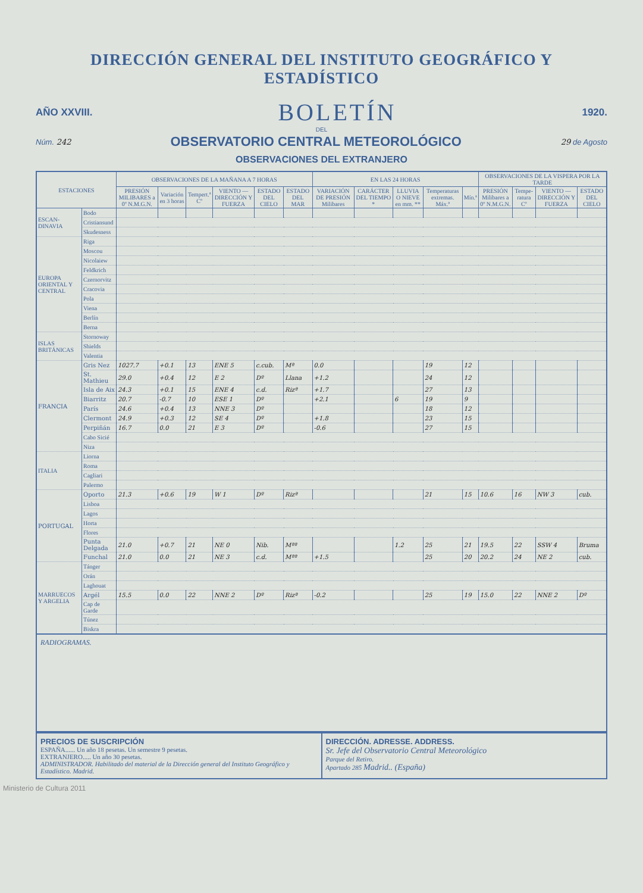DIRECCIÓN GENERAL DEL INSTITUTO GEOGRÁFICO Y ESTADÍSTICO
AÑO XXVIII. BOLETÍN 1920.
DEL
Núm. 242
OBSERVATORIO CENTRAL METEOROLÓGICO
29 de Agosto
OBSERVACIONES DEL EXTRANJERO
| ESTACIONES | | OBSERVACIONES DE LA MAÑANA A 7 HORAS | | | | | | EN LAS 24 HORAS | | | | | OBSERVACIONES DE LA VISPERA POR LA TARDE | | | |
| --- | --- | --- | --- | --- | --- | --- | --- | --- | --- | --- | --- | --- | --- | --- | --- | --- |
| | | PRESIÓN MILIBARES a 0º N.M.G.N. | Variación en 3 horas | Tempert.ª Cº | VIENTO — DIRECCIÓN Y FUERZA | ESTADO DEL CIELO | ESTADO DEL MAR | VARIACIÓN DE PRESIÓN Milibares | CARÁCTER DEL TIEMPO * | LLUVIA O NIEVE en mm. ** | Temperaturas extremas. Máx.ª | Mín.ª | PRESIÓN Milibares a 0º N.M.G.N. | Tempe-ratura Cº | VIENTO — DIRECCIÓN Y FUERZA | ESTADO DEL CIELO |
| ESCAN-DINAVIA | Bodo | | | | | | | | | | | | | | | |
| | Cristiansund | | | | | | | | | | | | | | | |
| | Skudesness | | | | | | | | | | | | | | | |
| EUROPA ORIENTAL Y CENTRAL | Riga | | | | | | | | | | | | | | | |
| | Moscou | | | | | | | | | | | | | | | |
| | Nicolaiew | | | | | | | | | | | | | | | |
| | Feldkrich | | | | | | | | | | | | | | | |
| | Czernorvitz | | | | | | | | | | | | | | | |
| | Cracovia | | | | | | | | | | | | | | | |
| | Pola | | | | | | | | | | | | | | | |
| | Viena | | | | | | | | | | | | | | | |
| | Berlín | | | | | | | | | | | | | | | |
| | Berna | | | | | | | | | | | | | | | |
| ISLAS BRITÁNICAS | Stornoway | | | | | | | | | | | | | | | |
| | Shields | | | | | | | | | | | | | | | |
| | Valentia | | | | | | | | | | | | | | | |
| FRANCIA | Gris Nez | 1027.7 | +0.1 | 13 | ENE 5 | c.cub. | Mª | 0.0 | | | 19 | 12 | | | | |
| | St. Mathieu | 29.0 | +0.4 | 12 | E 2 | Dº | Llana | +1.2 | | | 24 | 12 | | | | |
| | Isla de Aix | 24.3 | +0.1 | 15 | ENE 4 | c.d. | Rizª | +1.7 | | | 27 | 13 | | | | |
| | Biarritz | 20.7 | -0.7 | 10 | ESE 1 | Dº | | +2.1 | | 6 | 19 | 9 | | | | |
| | París | 24.6 | +0.4 | 13 | NNE 3 | Dº | | | | | 18 | 12 | | | | |
| | Clermont | 24.9 | +0.3 | 12 | SE 4 | Dº | | +1.8 | | | 23 | 15 | | | | |
| | Perpiñán | 16.7 | 0.0 | 21 | E 3 | Dº | | -0.6 | | | 27 | 15 | | | | |
| | Cabo Sicié | | | | | | | | | | | | | | | |
| | Niza | | | | | | | | | | | | | | | |
| ITALIA | Liorna | | | | | | | | | | | | | | | |
| | Roma | | | | | | | | | | | | | | | |
| | Cagliari | | | | | | | | | | | | | | | |
| | Palermo | | | | | | | | | | | | | | | |
| PORTUGAL | Oporto | 21.3 | +0.6 | 19 | W 1 | Dº | Rizª | | | | 21 | 15 | 10.6 | 16 | NW 3 | cub. |
| | Lisboa | | | | | | | | | | | | | | | |
| | Lagos | | | | | | | | | | | | | | | |
| | Horta | | | | | | | | | | | | | | | |
| | Flores | | | | | | | | | | | | | | | |
| | Punta Delgada | 21.0 | +0.7 | 21 | NE 0 | Nib. | Mªª | | | 1.2 | 25 | 21 | 19.5 | 22 | SSW 4 | Bruma |
| | Funchal | 21.0 | 0.0 | 21 | NE 3 | c.d. | Mªª | +1.5 | | | 25 | 20 | 20.2 | 24 | NE 2 | cub. |
| MARRUECOS Y ARGELIA | Tánger | | | | | | | | | | | | | | | |
| | Orán | | | | | | | | | | | | | | | |
| | Laghouat | | | | | | | | | | | | | | | |
| | Argél | 15.5 | 0.0 | 22 | NNE 2 | Dº | Rizª | -0.2 | | | 25 | 19 | 15.0 | 22 | NNE 2 | Dº |
| | Cap de Garde | | | | | | | | | | | | | | | |
| | Túnez | | | | | | | | | | | | | | | |
| | Biskra | | | | | | | | | | | | | | | |
RADIOGRAMAS.
PRECIOS DE SUSCRIPCIÓN
ESPAÑA...... Un año 18 pesetas. Un semestre 9 pesetas.
EXTRANJERO..... Un año 30 pesetas.
ADMINISTRADOR. Habilitado del material de la Dirección general del Instituto Geográfico y Estadístico. Madrid.
DIRECCIÓN. ADRESSE. ADDRESS.
Sr. Jefe del Observatorio Central Meteorológico
Parque del Retiro.
Apartado 285 Madrid.. (España)
Ministerio de Cultura 2011